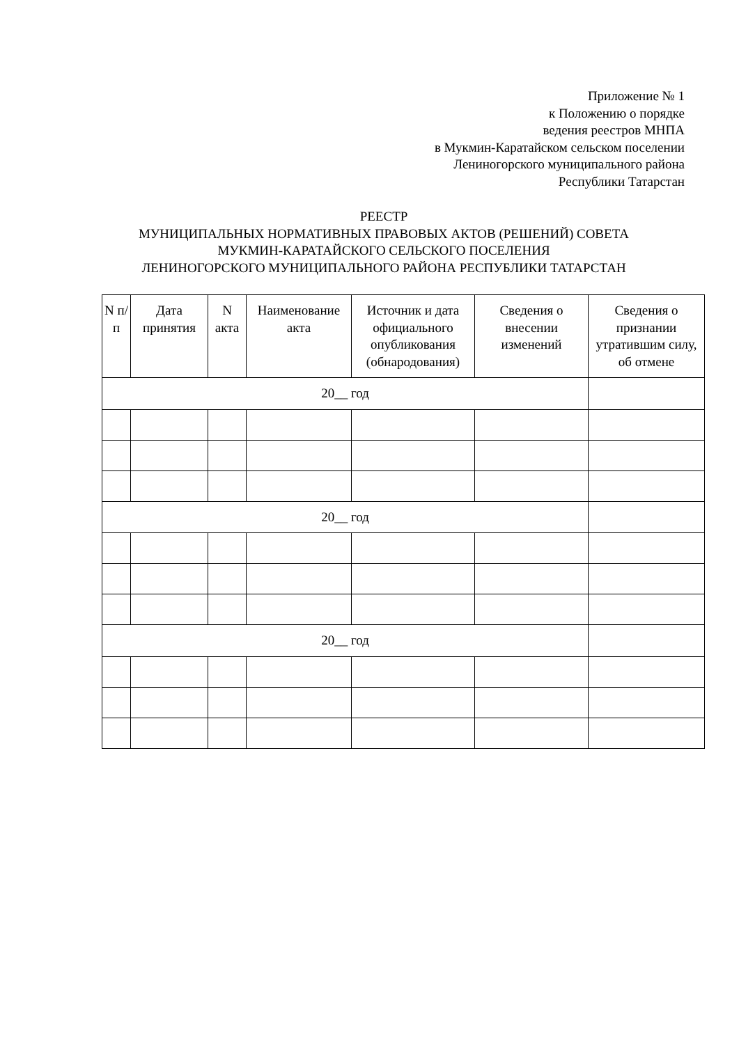Приложение № 1
к Положению о порядке
ведения реестров МНПА
в Мукмин-Каратайском сельском поселении
Лениногорского муниципального района
Республики Татарстан
РЕЕСТР
МУНИЦИПАЛЬНЫХ НОРМАТИВНЫХ ПРАВОВЫХ АКТОВ (РЕШЕНИЙ) СОВЕТА
МУКМИН-КАРАТАЙСКОГО СЕЛЬСКОГО ПОСЕЛЕНИЯ
ЛЕНИНОГОРСКОГО МУНИЦИПАЛЬНОГО РАЙОНА РЕСПУБЛИКИ ТАТАРСТАН
| N п/п | Дата принятия | N акта | Наименование акта | Источник и дата официального опубликования (обнародования) | Сведения о внесении изменений | Сведения о признании утратившим силу, об отмене |
| --- | --- | --- | --- | --- | --- | --- |
| 20__ год | | | | | | |
| 20__ год | | | | | | |
| 20__ год | | | | | | |